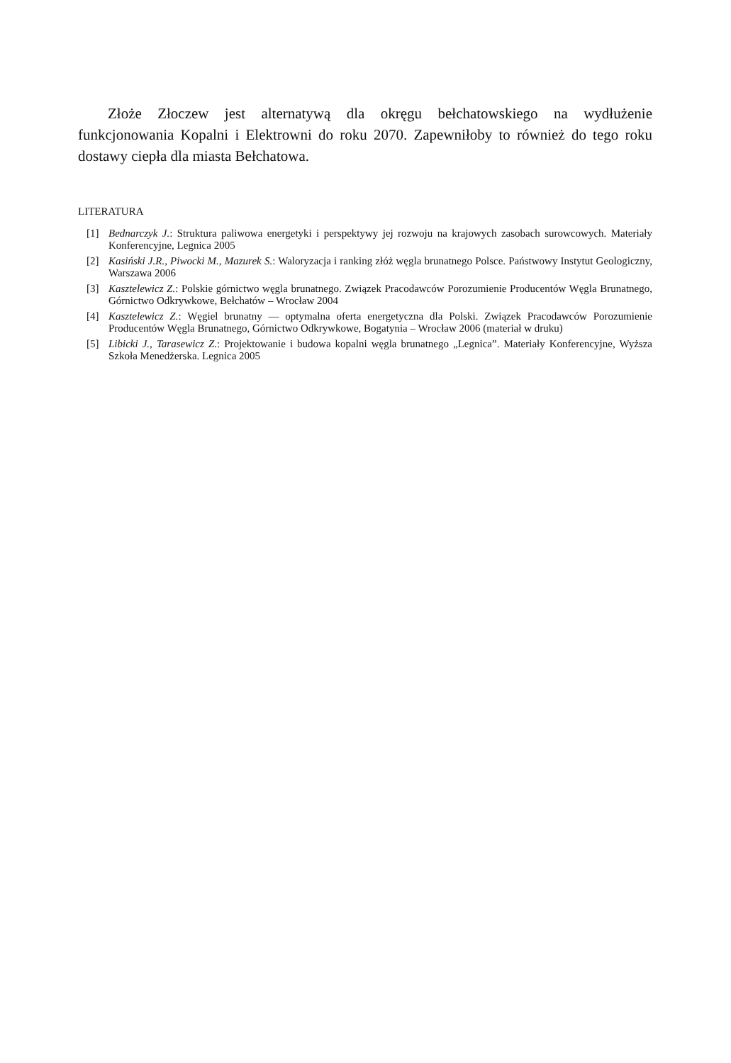Złoże Złoczew jest alternatywą dla okręgu bełchatowskiego na wydłużenie funkcjonowania Kopalni i Elektrowni do roku 2070. Zapewniłoby to również do tego roku dostawy ciepła dla miasta Bełchatowa.
LITERATURA
[1] Bednarczyk J.: Struktura paliwowa energetyki i perspektywy jej rozwoju na krajowych zasobach surowcowych. Materiały Konferencyjne, Legnica 2005
[2] Kasiński J.R., Piwocki M., Mazurek S.: Waloryzacja i ranking złóż węgla brunatnego Polsce. Państwowy Instytut Geologiczny, Warszawa 2006
[3] Kasztelewicz Z.: Polskie górnictwo węgla brunatnego. Związek Pracodawców Porozumienie Producentów Węgla Brunatnego, Górnictwo Odkrywkowe, Bełchatów – Wrocław 2004
[4] Kasztelewicz Z.: Węgiel brunatny — optymalna oferta energetyczna dla Polski. Związek Pracodawców Porozumienie Producentów Węgla Brunatnego, Górnictwo Odkrywkowe, Bogatynia – Wrocław 2006 (materiał w druku)
[5] Libicki J., Tarasewicz Z.: Projektowanie i budowa kopalni węgla brunatnego „Legnica”. Materiały Konferencyjne, Wyższa Szkoła Menedżerska. Legnica 2005